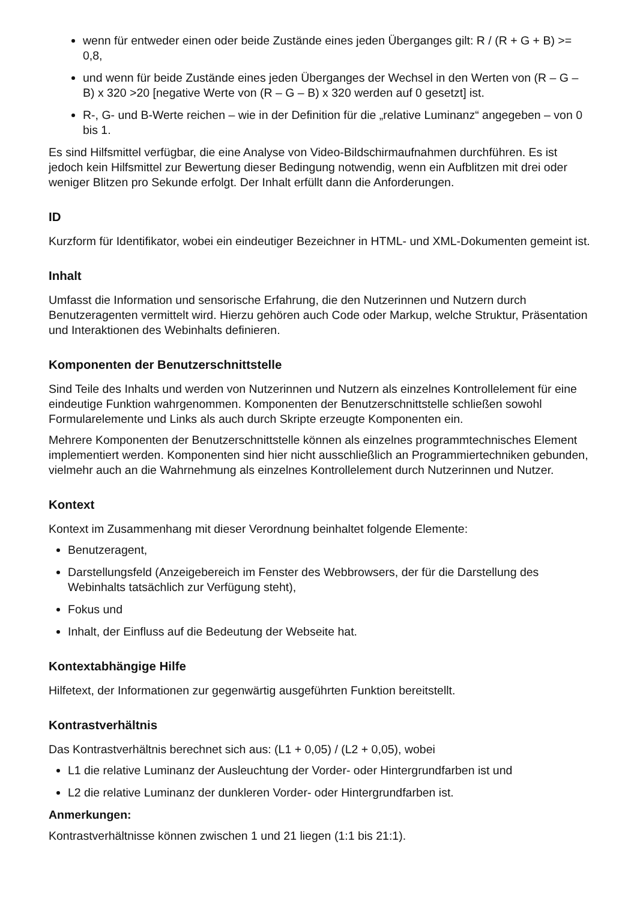wenn für entweder einen oder beide Zustände eines jeden Überganges gilt: R / (R + G + B) >= 0,8,
und wenn für beide Zustände eines jeden Überganges der Wechsel in den Werten von (R – G – B) x 320 >20 [negative Werte von (R – G – B) x 320 werden auf 0 gesetzt] ist.
R-, G- und B-Werte reichen – wie in der Definition für die „relative Luminanz“ angegeben – von 0 bis 1.
Es sind Hilfsmittel verfügbar, die eine Analyse von Video-Bildschirmaufnahmen durchführen. Es ist jedoch kein Hilfsmittel zur Bewertung dieser Bedingung notwendig, wenn ein Aufblitzen mit drei oder weniger Blitzen pro Sekunde erfolgt. Der Inhalt erfüllt dann die Anforderungen.
ID
Kurzform für Identifikator, wobei ein eindeutiger Bezeichner in HTML- und XML-Dokumenten gemeint ist.
Inhalt
Umfasst die Information und sensorische Erfahrung, die den Nutzerinnen und Nutzern durch Benutzeragenten vermittelt wird. Hierzu gehören auch Code oder Markup, welche Struktur, Präsentation und Interaktionen des Webinhalts definieren.
Komponenten der Benutzerschnittstelle
Sind Teile des Inhalts und werden von Nutzerinnen und Nutzern als einzelnes Kontrollelement für eine eindeutige Funktion wahrgenommen. Komponenten der Benutzerschnittstelle schließen sowohl Formularelemente und Links als auch durch Skripte erzeugte Komponenten ein.
Mehrere Komponenten der Benutzerschnittstelle können als einzelnes programmtechnisches Element implementiert werden. Komponenten sind hier nicht ausschließlich an Programmiertechniken gebunden, vielmehr auch an die Wahrnehmung als einzelnes Kontrollelement durch Nutzerinnen und Nutzer.
Kontext
Kontext im Zusammenhang mit dieser Verordnung beinhaltet folgende Elemente:
Benutzeragent,
Darstellungsfeld (Anzeigebereich im Fenster des Webbrowsers, der für die Darstellung des Webinhalts tatsächlich zur Verfügung steht),
Fokus und
Inhalt, der Einfluss auf die Bedeutung der Webseite hat.
Kontextabhängige Hilfe
Hilfetext, der Informationen zur gegenwärtig ausgeführten Funktion bereitstellt.
Kontrastverhältnis
Das Kontrastverhältnis berechnet sich aus: (L1 + 0,05) / (L2 + 0,05), wobei
L1 die relative Luminanz der Ausleuchtung der Vorder- oder Hintergrundfarben ist und
L2 die relative Luminanz der dunkleren Vorder- oder Hintergrundfarben ist.
Anmerkungen:
Kontrastverhältnisse können zwischen 1 und 21 liegen (1:1 bis 21:1).